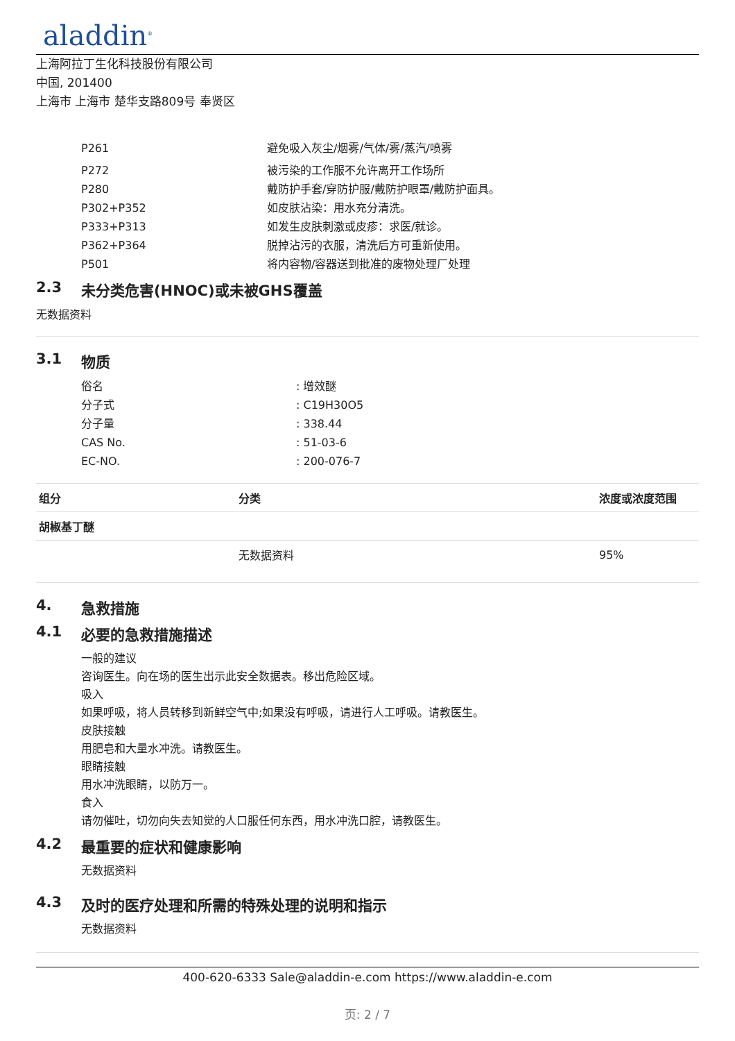aladdin<sup>®</sup>
上海阿拉丁生化科技股份有限公司
中国, 201400
上海市 上海市 楚华支路809号 奉贤区
P261 避免吸入灰尘/烟雾/气体/雾/蒸汽/喷雾
P272 被污染的工作服不允许离开工作场所
P280 戴防护手套/穿防护服/戴防护眼罩/戴防护面具。
P302+P352 如皮肤沾染：用水充分清洗。
P333+P313 如发生皮肤刺激或皮疹：求医/就诊。
P362+P364 脱掉沾污的衣服，清洗后方可重新使用。
P501 将内容物/容器送到批准的废物处理厂处理
2.3 未分类危害(HNOC)或未被GHS覆盖
无数据资料
3.1 物质
俗名 : 增效醚
分子式 : C19H30O5
分子量 : 338.44
CAS No. : 51-03-6
EC-NO. : 200-076-7
| 组分 | 分类 | 浓度或浓度范围 |
| --- | --- | --- |
| 胡椒基丁醚 | | |
| | 无数据资料 | 95% |
4. 急救措施
4.1 必要的急救措施描述
一般的建议
咨询医生。向在场的医生出示此安全数据表。移出危险区域。
吸入
如果呼吸，将人员转移到新鲜空气中;如果没有呼吸，请进行人工呼吸。请教医生。
皮肤接触
用肥皂和大量水冲洗。请教医生。
眼睛接触
用水冲洗眼睛，以防万一。
食入
请勿催吐，切勿向失去知觉的人口服任何东西，用水冲洗口腔，请教医生。
4.2 最重要的症状和健康影响
无数据资料
4.3 及时的医疗处理和所需的特殊处理的说明和指示
无数据资料
400-620-6333 Sale@aladdin-e.com https://www.aladdin-e.com
页: 2 / 7